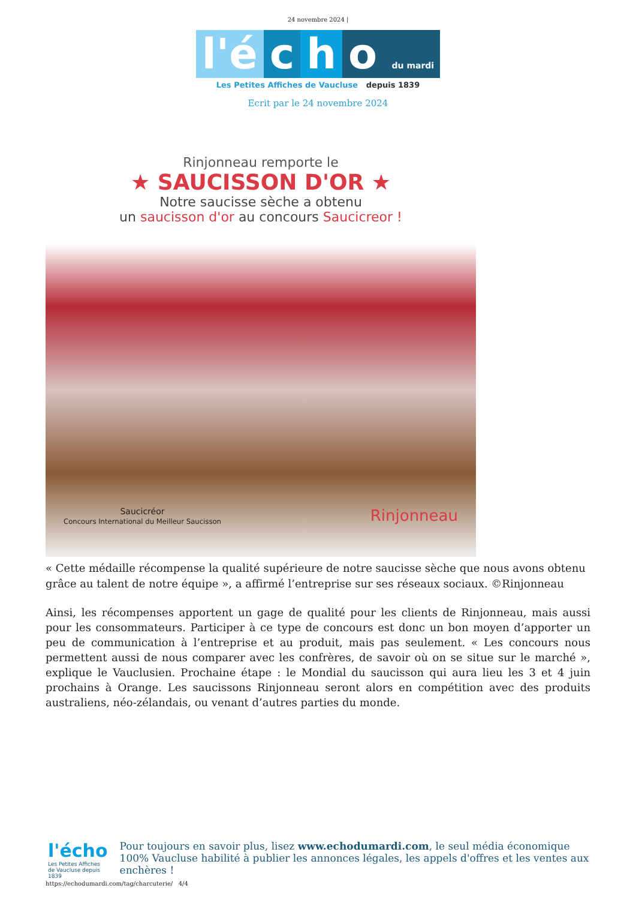24 novembre 2024 |
l'é c h o du mardi
Les Petites Affiches de Vaucluse depuis 1839
Ecrit par le 24 novembre 2024
Rinjonneau remporte le
★ SAUCISSON D'OR ★
Notre saucisse sèche a obtenu
un saucisson d'or au concours Saucicreor !
Saucicréor
Concours International du Meilleur Saucisson Rinjonneau
« Cette médaille récompense la qualité supérieure de notre saucisse sèche que nous avons obtenu grâce au talent de notre équipe », a affirmé l’entreprise sur ses réseaux sociaux. ©Rinjonneau
Ainsi, les récompenses apportent un gage de qualité pour les clients de Rinjonneau, mais aussi pour les consommateurs. Participer à ce type de concours est donc un bon moyen d’apporter un peu de communication à l’entreprise et au produit, mais pas seulement. « Les concours nous permettent aussi de nous comparer avec les confrères, de savoir où on se situe sur le marché », explique le Vauclusien. Prochaine étape : le Mondial du saucisson qui aura lieu les 3 et 4 juin prochains à Orange. Les saucissons Rinjonneau seront alors en compétition avec des produits australiens, néo-zélandais, ou venant d’autres parties du monde.
l'écho
Les Petites Affiches de Vaucluse depuis 1839
Pour toujours en savoir plus, lisez www.echodumardi.com, le seul média économique 100% Vaucluse habilité à publier les annonces légales, les appels d'offres et les ventes aux enchères !
https://echodumardi.com/tag/charcuterie/ 4/4